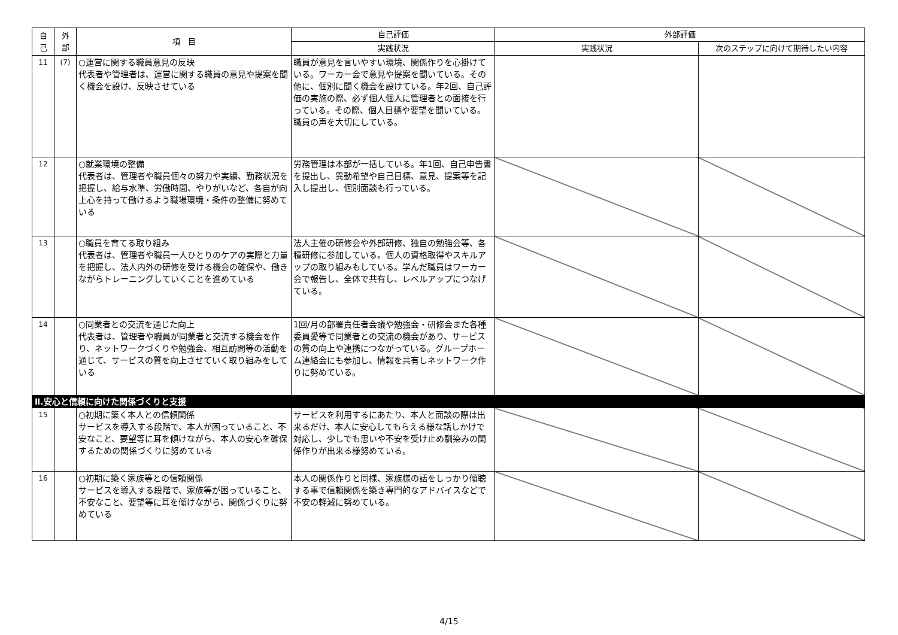| 自 己 | 外 部 | 項 目 | 自己評価 | 外部評価 | |
| --- | --- | --- | --- | --- | --- |
| | | | 実践状況 | 実践状況 | 次のステップに向けて期待したい内容 |
| 11 | (7) | ○運営に関する職員意見の反映 代表者や管理者は、運営に関する職員の意見や提案を聞く機会を設け、反映させている | 職員が意見を言いやすい環境、関係作りを心掛けている。ワーカー会で意見や提案を聞いている。その他に、個別に聞く機会を設けている。年2回、自己評価の実施の際、必ず個人個人に管理者との面接を行っている。その際、個人目標や要望を聞いている。職員の声を大切にしている。 | | |
| 12 | | ○就業環境の整備 代表者は、管理者や職員個々の努力や実績、勤務状況を把握し、給与水準、労働時間、やりがいなど、各自が向上心を持って働けるよう職場環境・条件の整備に努めている | 労務管理は本部が一括している。年1回、自己申告書を提出し、異動希望や自己目標、意見、提案等を記入し提出し、個別面談も行っている。 | | |
| 13 | | ○職員を育てる取り組み 代表者は、管理者や職員一人ひとりのケアの実際と力量を把握し、法人内外の研修を受ける機会の確保や、働きながらトレーニングしていくことを進めている | 法人主催の研修会や外部研修、独自の勉強会等、各種研修に参加している。個人の資格取得やスキルアップの取り組みもしている。学んだ職員はワーカー会で報告し、全体で共有し、レベルアップにつなげている。 | | |
| 14 | | ○同業者との交流を通じた向上 代表者は、管理者や職員が同業者と交流する機会を作り、ネットワークづくりや勉強会、相互訪問等の活動を通じて、サービスの質を向上させていく取り組みをしている | 1回/月の部署責任者会議や勉強会・研修会また各種委員愛等で同業者との交流の機会があり、サービスの質の向上や連携につながっている。グループホーム連絡会にも参加し、情報を共有しネットワーク作りに努めている。 | | |
| Ⅱ.安心と信頼に向けた関係づくりと支援 | | | | | |
| 15 | | ○初期に築く本人との信頼関係 サービスを導入する段階で、本人が困っていること、不安なこと、要望等に耳を傾けながら、本人の安心を確保するための関係づくりに努めている | サービスを利用するにあたり、本人と面談の際は出来るだけ、本人に安心してもらえる様な話しかけで対応し、少しでも思いや不安を受け止め馴染みの関係作りが出来る様努めている。 | | |
| 16 | | ○初期に築く家族等との信頼関係 サービスを導入する段階で、家族等が困っていること、不安なこと、要望等に耳を傾けながら、関係づくりに努めている | 本人の関係作りと同様、家族様の話をしっかり傾聴する事で信頼関係を築き専門的なアドバイスなどで不安の軽減に努めている。 | | |
4/15